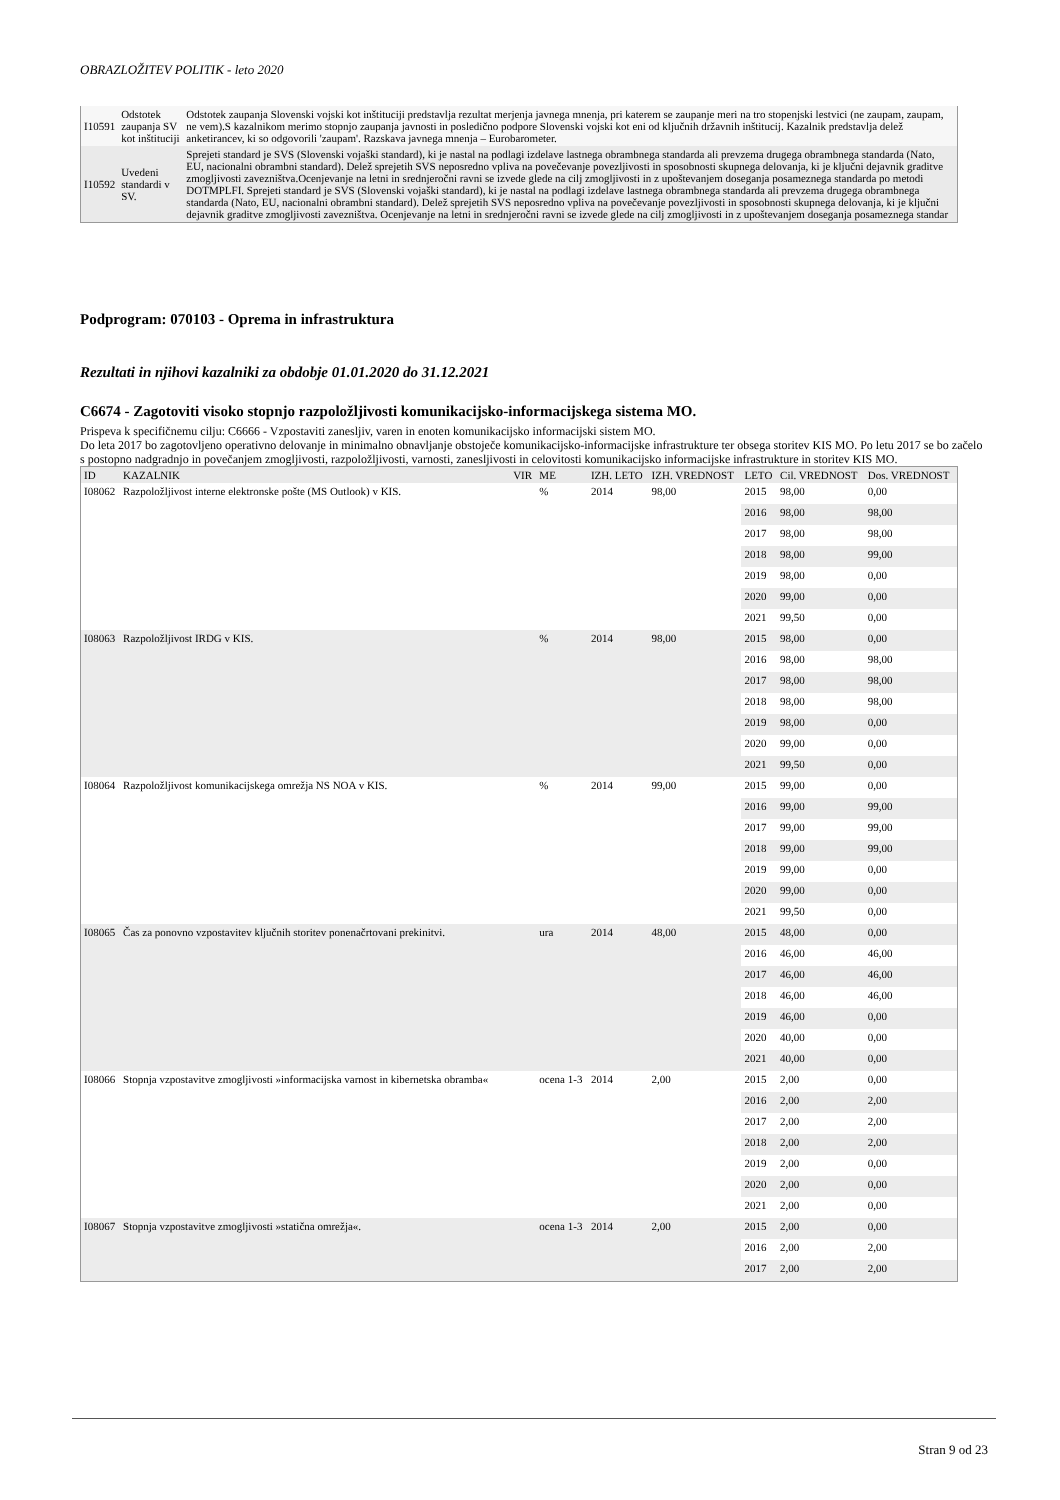OBRAZLOŽITEV POLITIK - leto 2020
| I10591 | Odstotek zaupanja SV kot inštituciji | Odstotek zaupanja Slovenski vojski kot inštituciji predstavlja rezultat merjenja javnega mnenja, pri katerem se zaupanje meri na tro stopenjski lestvici (ne zaupam, zaupam, ne vem).S kazalnikom merimo stopnjo zaupanja javnosti in posledično podpore Slovenski vojski kot eni od ključnih državnih inštitucij. Kazalnik predstavlja delež anketirancev, ki so odgovorili 'zaupam'. Razskava javnega mnenja – Eurobarometer. |
| I10592 | Uvedeni standardi v SV. | Sprejeti standard je SVS (Slovenski vojaški standard), ki je nastal na podlagi izdelave lastnega obrambnega standarda ali prevzema drugega obrambnega standarda (Nato, EU, nacionalni obrambni standard). Delež sprejetih SVS neposredno vpliva na povečevanje povezljivosti in sposobnosti skupnega delovanja, ki je ključni dejavnik graditve zmogljivosti zavezništva.Ocenjevanje na letni in srednjeročni ravni se izvede glede na cilj zmogljivosti in z upoštevanjem doseganja posameznega standarda po metodi DOTMPLFI. Sprejeti standard je SVS (Slovenski vojaški standard), ki je nastal na podlagi izdelave lastnega obrambnega standarda ali prevzema drugega obrambnega standarda (Nato, EU, nacionalni obrambni standard). Delež sprejetih SVS neposredno vpliva na povečevanje povezljivosti in sposobnosti skupnega delovanja, ki je ključni dejavnik graditve zmogljivosti zavezništva. Ocenjevanje na letni in srednjeročni ravni se izvede glede na cilj zmogljivosti in z upoštevanjem doseganja posameznega standar |
Podprogram: 070103 - Oprema in infrastruktura
Rezultati in njihovi kazalniki za obdobje 01.01.2020 do 31.12.2021
C6674 - Zagotoviti visoko stopnjo razpoložljivosti komunikacijsko-informacijskega sistema MO.
Prispeva k specifičnemu cilju: C6666 - Vzpostaviti zanesljiv, varen in enoten komunikacijsko informacijski sistem MO.
Do leta 2017 bo zagotovljeno operativno delovanje in minimalno obnavljanje obstoječe komunikacijsko-informacijske infrastrukture ter obsega storitev KIS MO. Po letu 2017 se bo začelo s postopno nadgradnjo in povečanjem zmogljivosti, razpoložljivosti, varnosti, zanesljivosti in celovitosti komunikacijsko informacijske infrastrukture in storitev KIS MO.
| ID | KAZALNIK | VIR | ME | IZH. LETO | IZH. VREDNOST | LETO | Cil. VREDNOST | Dos. VREDNOST |
| --- | --- | --- | --- | --- | --- | --- | --- | --- |
| I08062 | Razpoložljivost interne elektronske pošte (MS Outlook) v KIS. | | % | 2014 | 98,00 | 2015 | 98,00 | 0,00 |
| | | | | | | 2016 | 98,00 | 98,00 |
| | | | | | | 2017 | 98,00 | 98,00 |
| | | | | | | 2018 | 98,00 | 99,00 |
| | | | | | | 2019 | 98,00 | 0,00 |
| | | | | | | 2020 | 99,00 | 0,00 |
| | | | | | | 2021 | 99,50 | 0,00 |
| I08063 | Razpoložljivost IRDG v KIS. | | % | 2014 | 98,00 | 2015 | 98,00 | 0,00 |
| | | | | | | 2016 | 98,00 | 98,00 |
| | | | | | | 2017 | 98,00 | 98,00 |
| | | | | | | 2018 | 98,00 | 98,00 |
| | | | | | | 2019 | 98,00 | 0,00 |
| | | | | | | 2020 | 99,00 | 0,00 |
| | | | | | | 2021 | 99,50 | 0,00 |
| I08064 | Razpoložljivost komunikacijskega omrežja NS NOA v KIS. | | % | 2014 | 99,00 | 2015 | 99,00 | 0,00 |
| | | | | | | 2016 | 99,00 | 99,00 |
| | | | | | | 2017 | 99,00 | 99,00 |
| | | | | | | 2018 | 99,00 | 99,00 |
| | | | | | | 2019 | 99,00 | 0,00 |
| | | | | | | 2020 | 99,00 | 0,00 |
| | | | | | | 2021 | 99,50 | 0,00 |
| I08065 | Čas za ponovno vzpostavitev ključnih storitev ponenačrtovani prekinitvi. | | ura | 2014 | 48,00 | 2015 | 48,00 | 0,00 |
| | | | | | | 2016 | 46,00 | 46,00 |
| | | | | | | 2017 | 46,00 | 46,00 |
| | | | | | | 2018 | 46,00 | 46,00 |
| | | | | | | 2019 | 46,00 | 0,00 |
| | | | | | | 2020 | 40,00 | 0,00 |
| | | | | | | 2021 | 40,00 | 0,00 |
| I08066 | Stopnja vzpostavitve zmogljivosti »informacijska varnost in kibernetska obramba« | | ocena 1-3 | 2014 | 2,00 | 2015 | 2,00 | 0,00 |
| | | | | | | 2016 | 2,00 | 2,00 |
| | | | | | | 2017 | 2,00 | 2,00 |
| | | | | | | 2018 | 2,00 | 2,00 |
| | | | | | | 2019 | 2,00 | 0,00 |
| | | | | | | 2020 | 2,00 | 0,00 |
| | | | | | | 2021 | 2,00 | 0,00 |
| I08067 | Stopnja vzpostavitve zmogljivosti »statična omrežja«. | | ocena 1-3 | 2014 | 2,00 | 2015 | 2,00 | 0,00 |
| | | | | | | 2016 | 2,00 | 2,00 |
| | | | | | | 2017 | 2,00 | 2,00 |
Stran 9 od 23